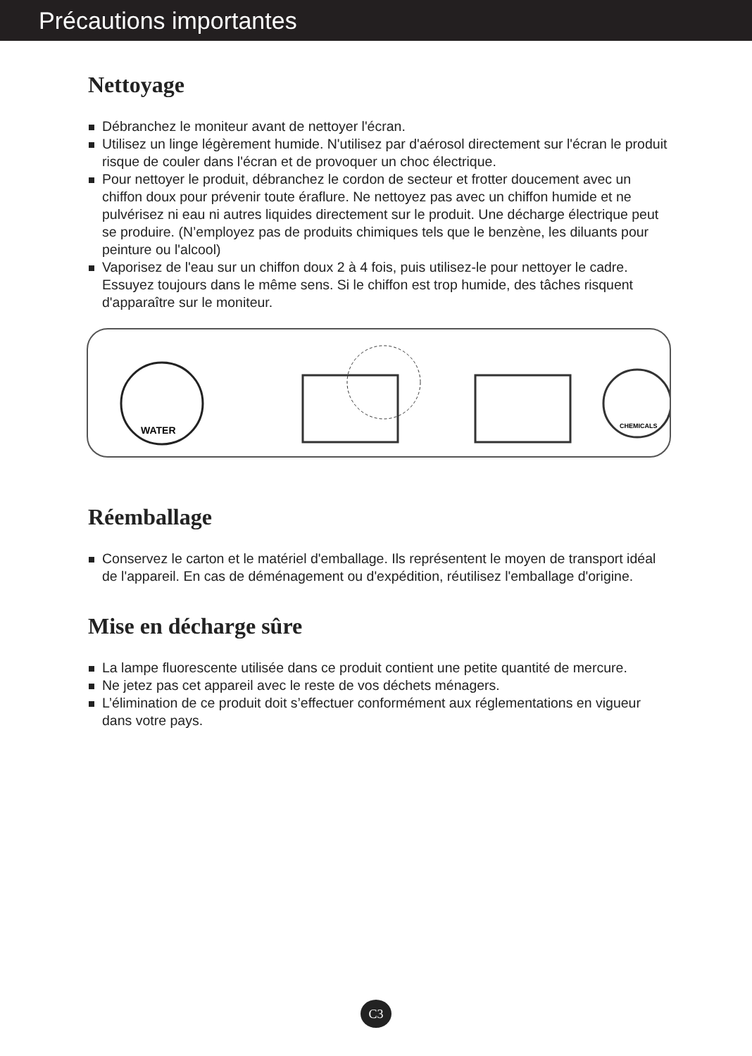Précautions importantes
Nettoyage
Débranchez le moniteur avant de nettoyer l'écran.
Utilisez un linge légèrement humide. N'utilisez par d'aérosol directement sur l'écran le produit risque de couler dans l'écran et de provoquer un choc électrique.
Pour nettoyer le produit, débranchez le cordon de secteur et frotter doucement avec un chiffon doux pour prévenir toute éraflure. Ne nettoyez pas avec un chiffon humide et ne pulvérisez ni eau ni autres liquides directement sur le produit. Une décharge électrique peut se produire. (N’employez pas de produits chimiques tels que le benzène, les diluants pour peinture ou l'alcool)
Vaporisez de l'eau sur un chiffon doux 2 à 4 fois, puis utilisez-le pour nettoyer le cadre. Essuyez toujours dans le même sens. Si le chiffon est trop humide, des tâches risquent d'apparaître sur le moniteur.
WATER
CHEMICALS
Réemballage
Conservez le carton et le matériel d'emballage. Ils représentent le moyen de transport idéal de l'appareil. En cas de déménagement ou d'expédition, réutilisez l'emballage d'origine.
Mise en décharge sûre
La lampe fluorescente utilisée dans ce produit contient une petite quantité de mercure.
Ne jetez pas cet appareil avec le reste de vos déchets ménagers.
L’élimination de ce produit doit s’effectuer conformément aux réglementations en vigueur dans votre pays.
C3